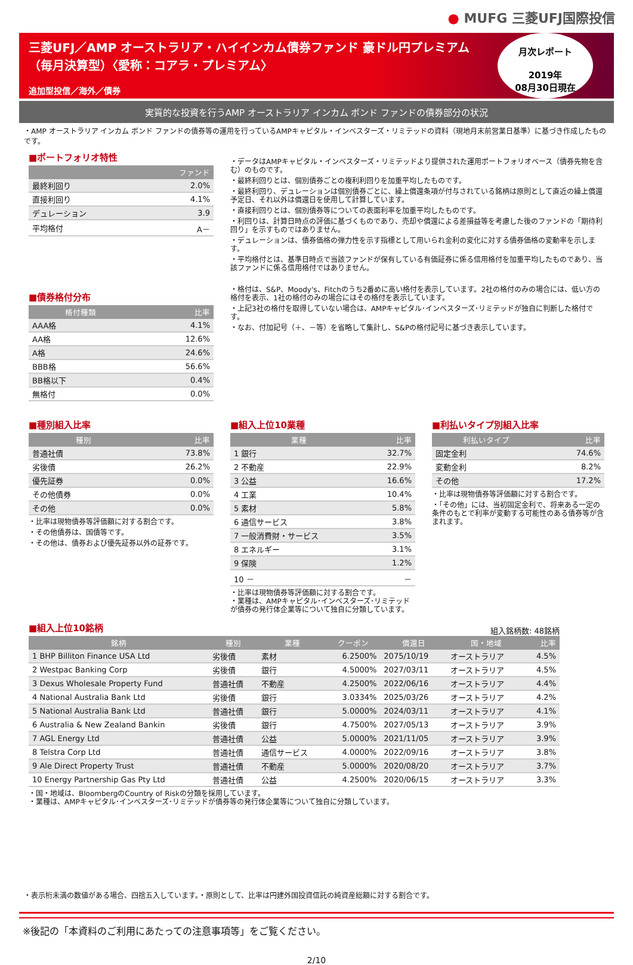● MUFG 三菱UFJ国際投信
三菱UFJ／AMP オーストラリア・ハイインカム債券ファンド 豪ドル円プレミアム
（毎月決算型）〈愛称：コアラ・プレミアム〉
追加型投信／海外／債券
月次レポート
2019年
08月30日現在
実質的な投資を行うAMP オーストラリア インカム ボンド ファンドの債券部分の状況
・AMP オーストラリア インカム ボンド ファンドの債券等の運用を行っているAMPキャピタル・インベスターズ・リミテッドの資料（現地月末前営業日基準）に基づき作成したものです。
■ポートフォリオ特性
| | ファンド |
| --- | --- |
| 最終利回り | 2.0% |
| 直接利回り | 4.1% |
| デュレーション | 3.9 |
| 平均格付 | A－ |
■債券格付分布
| 格付種類 | 比率 |
| --- | --- |
| AAA格 | 4.1% |
| AA格 | 12.6% |
| A格 | 24.6% |
| BBB格 | 56.6% |
| BB格以下 | 0.4% |
| 無格付 | 0.0% |
・データはAMPキャピタル・インベスターズ・リミテッドより提供された運用ポートフォリオベース（債券先物を含む）のものです。
・最終利回りとは、個別債券ごとの複利利回りを加重平均したものです。
・最終利回り、デュレーションは個別債券ごとに、繰上償還条項が付与されている銘柄は原則として直近の繰上償還予定日、それ以外は償還日を使用して計算しています。
・直接利回りとは、個別債券等についての表面利率を加重平均したものです。
・利回りは、計算日時点の評価に基づくものであり、売却や償還による差損益等を考慮した後のファンドの「期待利回り」を示すものではありません。
・デュレーションは、債券価格の弾力性を示す指標として用いられ金利の変化に対する債券価格の変動率を示します。
・平均格付とは、基準日時点で当該ファンドが保有している有価証券に係る信用格付を加重平均したものであり、当該ファンドに係る信用格付ではありません。
・格付は、S&P、Moody's、Fitchのうち2番めに高い格付を表示しています。2社の格付のみの場合には、低い方の格付を表示、1社の格付のみの場合にはその格付を表示しています。
・上記3社の格付を取得していない場合は、AMPキャピタル･インベスターズ･リミテッドが独自に判断した格付です。
・なお、付加記号（＋、－等）を省略して集計し、S&Pの格付記号に基づき表示しています。
■種別組入比率
| 種別 | 比率 |
| --- | --- |
| 普通社債 | 73.8% |
| 劣後債 | 26.2% |
| 優先証券 | 0.0% |
| その他債券 | 0.0% |
| その他 | 0.0% |
・比率は現物債券等評価額に対する割合です。
・その他債券は、国債等です。
・その他は、債券および優先証券以外の証券です。
■組入上位10業種
| 業種 | 比率 |
| --- | --- |
| 1 銀行 | 32.7% |
| 2 不動産 | 22.9% |
| 3 公益 | 16.6% |
| 4 工業 | 10.4% |
| 5 素材 | 5.8% |
| 6 通信サービス | 3.8% |
| 7 一般消費財・サービス | 3.5% |
| 8 エネルギー | 3.1% |
| 9 保険 | 1.2% |
| 10 － | － |
・比率は現物債券等評価額に対する割合です。
・業種は、AMPキャピタル･インベスターズ･リミテッドが債券の発行体企業等について独自に分類しています。
■利払いタイプ別組入比率
| 利払いタイプ | 比率 |
| --- | --- |
| 固定金利 | 74.6% |
| 変動金利 | 8.2% |
| その他 | 17.2% |
・比率は現物債券等評価額に対する割合です。
・「その他」には、当初固定金利で、将来ある一定の条件のもとで利率が変動する可能性のある債券等が含まれます。
■組入上位10銘柄
組入銘柄数: 48銘柄
| 銘柄 | 種別 | 業種 | クーポン | 償還日 | 国・地域 | 比率 |
| --- | --- | --- | --- | --- | --- | --- |
| 1 BHP Billiton Finance USA Ltd | 劣後債 | 素材 | 6.2500% | 2075/10/19 | オーストラリア | 4.5% |
| 2 Westpac Banking Corp | 劣後債 | 銀行 | 4.5000% | 2027/03/11 | オーストラリア | 4.5% |
| 3 Dexus Wholesale Property Fund | 普通社債 | 不動産 | 4.2500% | 2022/06/16 | オーストラリア | 4.4% |
| 4 National Australia Bank Ltd | 劣後債 | 銀行 | 3.0334% | 2025/03/26 | オーストラリア | 4.2% |
| 5 National Australia Bank Ltd | 普通社債 | 銀行 | 5.0000% | 2024/03/11 | オーストラリア | 4.1% |
| 6 Australia & New Zealand Bankin | 劣後債 | 銀行 | 4.7500% | 2027/05/13 | オーストラリア | 3.9% |
| 7 AGL Energy Ltd | 普通社債 | 公益 | 5.0000% | 2021/11/05 | オーストラリア | 3.9% |
| 8 Telstra Corp Ltd | 普通社債 | 通信サービス | 4.0000% | 2022/09/16 | オーストラリア | 3.8% |
| 9 Ale Direct Property Trust | 普通社債 | 不動産 | 5.0000% | 2020/08/20 | オーストラリア | 3.7% |
| 10 Energy Partnership Gas Pty Ltd | 普通社債 | 公益 | 4.2500% | 2020/06/15 | オーストラリア | 3.3% |
・国・地域は、BloombergのCountry of Riskの分類を採用しています。
・業種は、AMPキャピタル･インベスターズ･リミテッドが債券等の発行体企業等について独自に分類しています。
・表示桁未満の数値がある場合、四捨五入しています。・原則として、比率は円建外国投資信託の純資産総額に対する割合です。
※後記の「本資料のご利用にあたっての注意事項等」をご覧ください。
2/10